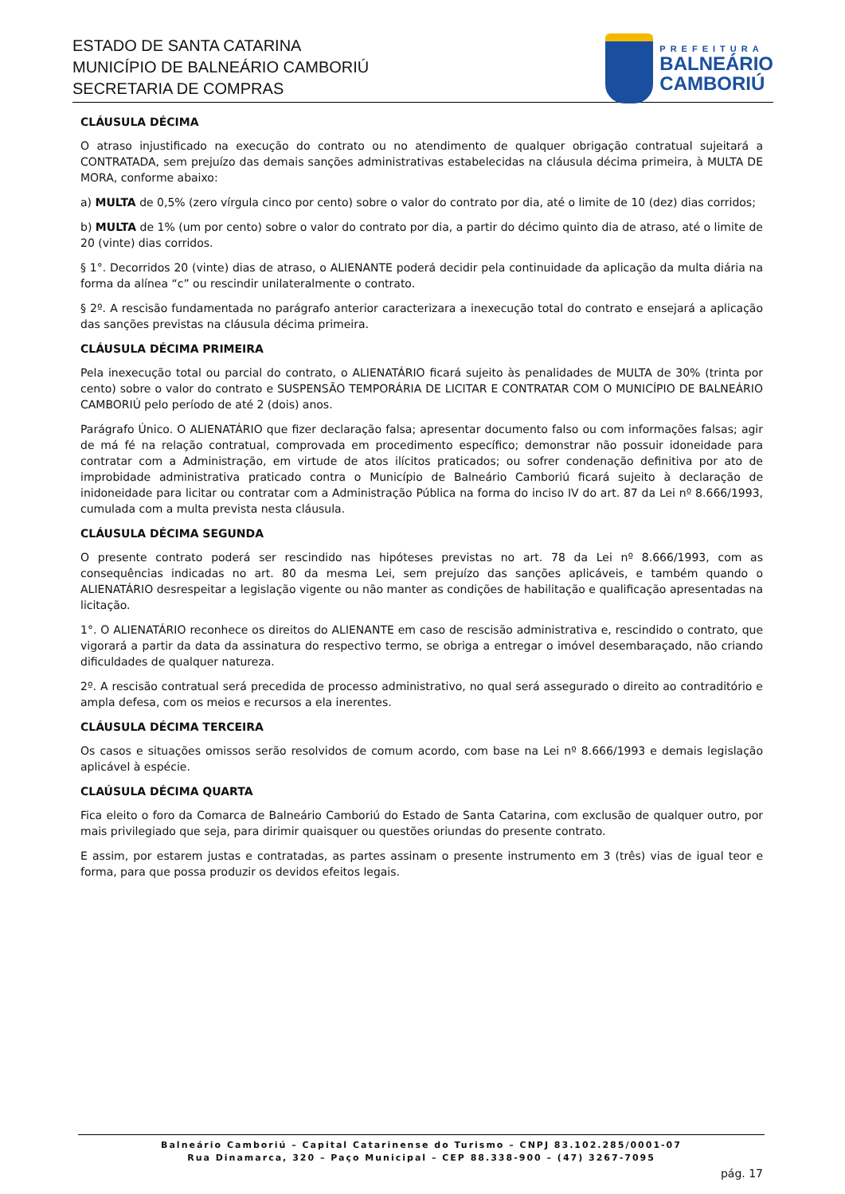ESTADO DE SANTA CATARINA
MUNICÍPIO DE BALNEÁRIO CAMBORIÚ
SECRETARIA DE COMPRAS
PREFEITURA
BALNEÁRIO
CAMBORIÚ
CLÁUSULA DÉCIMA
O atraso injustificado na execução do contrato ou no atendimento de qualquer obrigação contratual sujeitará a CONTRATADA, sem prejuízo das demais sanções administrativas estabelecidas na cláusula décima primeira, à MULTA DE MORA, conforme abaixo:
a) MULTA de 0,5% (zero vírgula cinco por cento) sobre o valor do contrato por dia, até o limite de 10 (dez) dias corridos;
b) MULTA de 1% (um por cento) sobre o valor do contrato por dia, a partir do décimo quinto dia de atraso, até o limite de 20 (vinte) dias corridos.
§ 1°. Decorridos 20 (vinte) dias de atraso, o ALIENANTE poderá decidir pela continuidade da aplicação da multa diária na forma da alínea “c” ou rescindir unilateralmente o contrato.
§ 2º. A rescisão fundamentada no parágrafo anterior caracterizara a inexecução total do contrato e ensejará a aplicação das sanções previstas na cláusula décima primeira.
CLÁUSULA DÉCIMA PRIMEIRA
Pela inexecução total ou parcial do contrato, o ALIENATÁRIO ficará sujeito às penalidades de MULTA de 30% (trinta por cento) sobre o valor do contrato e SUSPENSÃO TEMPORÁRIA DE LICITAR E CONTRATAR COM O MUNICÍPIO DE BALNEÁRIO CAMBORIÚ pelo período de até 2 (dois) anos.
Parágrafo Único. O ALIENATÁRIO que fizer declaração falsa; apresentar documento falso ou com informações falsas; agir de má fé na relação contratual, comprovada em procedimento específico; demonstrar não possuir idoneidade para contratar com a Administração, em virtude de atos ilícitos praticados; ou sofrer condenação definitiva por ato de improbidade administrativa praticado contra o Município de Balneário Camboriú ficará sujeito à declaração de inidoneidade para licitar ou contratar com a Administração Pública na forma do inciso IV do art. 87 da Lei nº 8.666/1993, cumulada com a multa prevista nesta cláusula.
CLÁUSULA DÉCIMA SEGUNDA
O presente contrato poderá ser rescindido nas hipóteses previstas no art. 78 da Lei nº 8.666/1993, com as consequências indicadas no art. 80 da mesma Lei, sem prejuízo das sanções aplicáveis, e também quando o ALIENATÁRIO desrespeitar a legislação vigente ou não manter as condições de habilitação e qualificação apresentadas na licitação.
1°. O ALIENATÁRIO reconhece os direitos do ALIENANTE em caso de rescisão administrativa e, rescindido o contrato, que vigorará a partir da data da assinatura do respectivo termo, se obriga a entregar o imóvel desembaraçado, não criando dificuldades de qualquer natureza.
2º. A rescisão contratual será precedida de processo administrativo, no qual será assegurado o direito ao contraditório e ampla defesa, com os meios e recursos a ela inerentes.
CLÁUSULA DÉCIMA TERCEIRA
Os casos e situações omissos serão resolvidos de comum acordo, com base na Lei nº 8.666/1993 e demais legislação aplicável à espécie.
CLAÚSULA DÉCIMA QUARTA
Fica eleito o foro da Comarca de Balneário Camboriú do Estado de Santa Catarina, com exclusão de qualquer outro, por mais privilegiado que seja, para dirimir quaisquer ou questões oriundas do presente contrato.
E assim, por estarem justas e contratadas, as partes assinam o presente instrumento em 3 (três) vias de igual teor e forma, para que possa produzir os devidos efeitos legais.
Balneário Camboriú – Capital Catarinense do Turismo – CNPJ 83.102.285/0001-07
Rua Dinamarca, 320 – Paço Municipal – CEP 88.338-900 – (47) 3267-7095
pág. 17